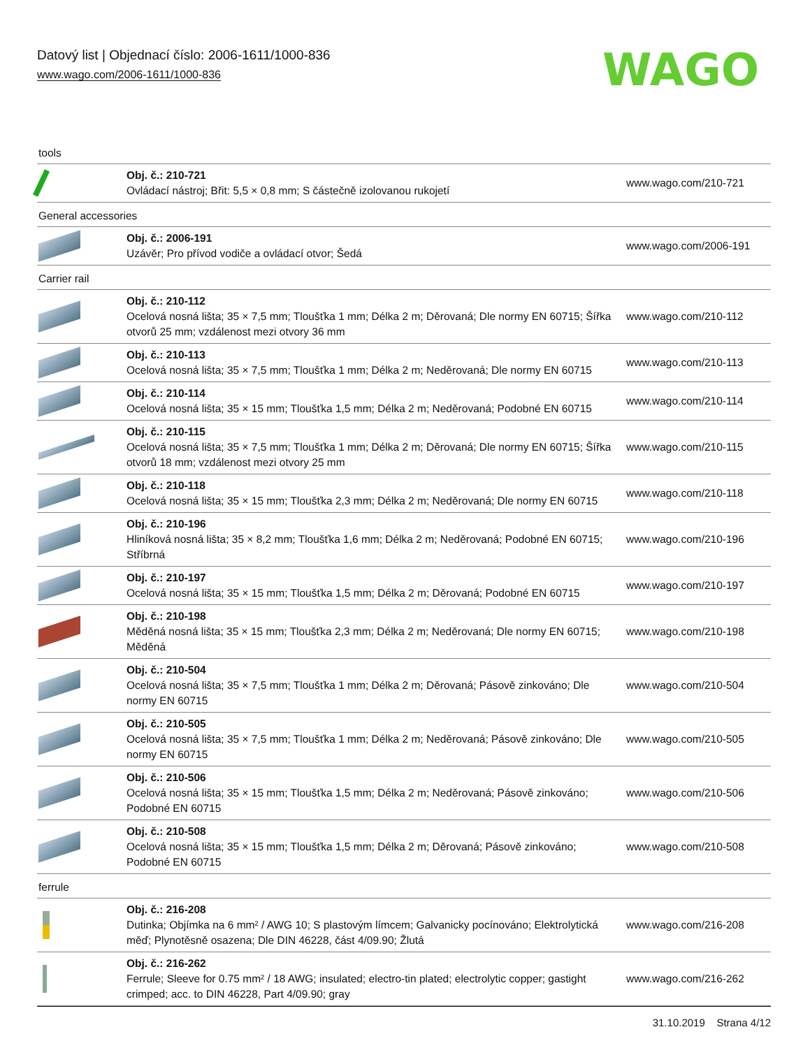Datový list | Objednací číslo: 2006-1611/1000-836
www.wago.com/2006-1611/1000-836
WAGO
| tools | | |
| | Obj. č.: 210-721 Ovládací nástroj; Břit: 5,5 × 0,8 mm; S částečně izolovanou rukojetí | www.wago.com/210-721 |
| General accessories | | |
| | Obj. č.: 2006-191 Uzávěr; Pro přívod vodiče a ovládací otvor; Šedá | www.wago.com/2006-191 |
| Carrier rail | | |
| | Obj. č.: 210-112 Ocelová nosná lišta; 35 × 7,5 mm; Tloušťka 1 mm; Délka 2 m; Děrovaná; Dle normy EN 60715; Šířka otvorů 25 mm; vzdálenost mezi otvory 36 mm | www.wago.com/210-112 |
| | Obj. č.: 210-113 Ocelová nosná lišta; 35 × 7,5 mm; Tloušťka 1 mm; Délka 2 m; Neděrovaná; Dle normy EN 60715 | www.wago.com/210-113 |
| | Obj. č.: 210-114 Ocelová nosná lišta; 35 × 15 mm; Tloušťka 1,5 mm; Délka 2 m; Neděrovaná; Podobné EN 60715 | www.wago.com/210-114 |
| | Obj. č.: 210-115 Ocelová nosná lišta; 35 × 7,5 mm; Tloušťka 1 mm; Délka 2 m; Děrovaná; Dle normy EN 60715; Šířka otvorů 18 mm; vzdálenost mezi otvory 25 mm | www.wago.com/210-115 |
| | Obj. č.: 210-118 Ocelová nosná lišta; 35 × 15 mm; Tloušťka 2,3 mm; Délka 2 m; Neděrovaná; Dle normy EN 60715 | www.wago.com/210-118 |
| | Obj. č.: 210-196 Hliníková nosná lišta; 35 × 8,2 mm; Tloušťka 1,6 mm; Délka 2 m; Neděrovaná; Podobné EN 60715; Stříbrná | www.wago.com/210-196 |
| | Obj. č.: 210-197 Ocelová nosná lišta; 35 × 15 mm; Tloušťka 1,5 mm; Délka 2 m; Děrovaná; Podobné EN 60715 | www.wago.com/210-197 |
| | Obj. č.: 210-198 Měděná nosná lišta; 35 × 15 mm; Tloušťka 2,3 mm; Délka 2 m; Neděrovaná; Dle normy EN 60715; Měděná | www.wago.com/210-198 |
| | Obj. č.: 210-504 Ocelová nosná lišta; 35 × 7,5 mm; Tloušťka 1 mm; Délka 2 m; Děrovaná; Pásově zinkováno; Dle normy EN 60715 | www.wago.com/210-504 |
| | Obj. č.: 210-505 Ocelová nosná lišta; 35 × 7,5 mm; Tloušťka 1 mm; Délka 2 m; Neděrovaná; Pásově zinkováno; Dle normy EN 60715 | www.wago.com/210-505 |
| | Obj. č.: 210-506 Ocelová nosná lišta; 35 × 15 mm; Tloušťka 1,5 mm; Délka 2 m; Neděrovaná; Pásově zinkováno; Podobné EN 60715 | www.wago.com/210-506 |
| | Obj. č.: 210-508 Ocelová nosná lišta; 35 × 15 mm; Tloušťka 1,5 mm; Délka 2 m; Děrovaná; Pásově zinkováno; Podobné EN 60715 | www.wago.com/210-508 |
| ferrule | | |
| | Obj. č.: 216-208 Dutinka; Objímka na 6 mm² / AWG 10; S plastovým límcem; Galvanicky pocínováno; Elektrolytická měď; Plynotěsně osazena; Dle DIN 46228, část 4/09.90; Žlutá | www.wago.com/216-208 |
| | Obj. č.: 216-262 Ferrule; Sleeve for 0.75 mm² / 18 AWG; insulated; electro-tin plated; electrolytic copper; gastight crimped; acc. to DIN 46228, Part 4/09.90; gray | www.wago.com/216-262 |
31.10.2019 Strana 4/12